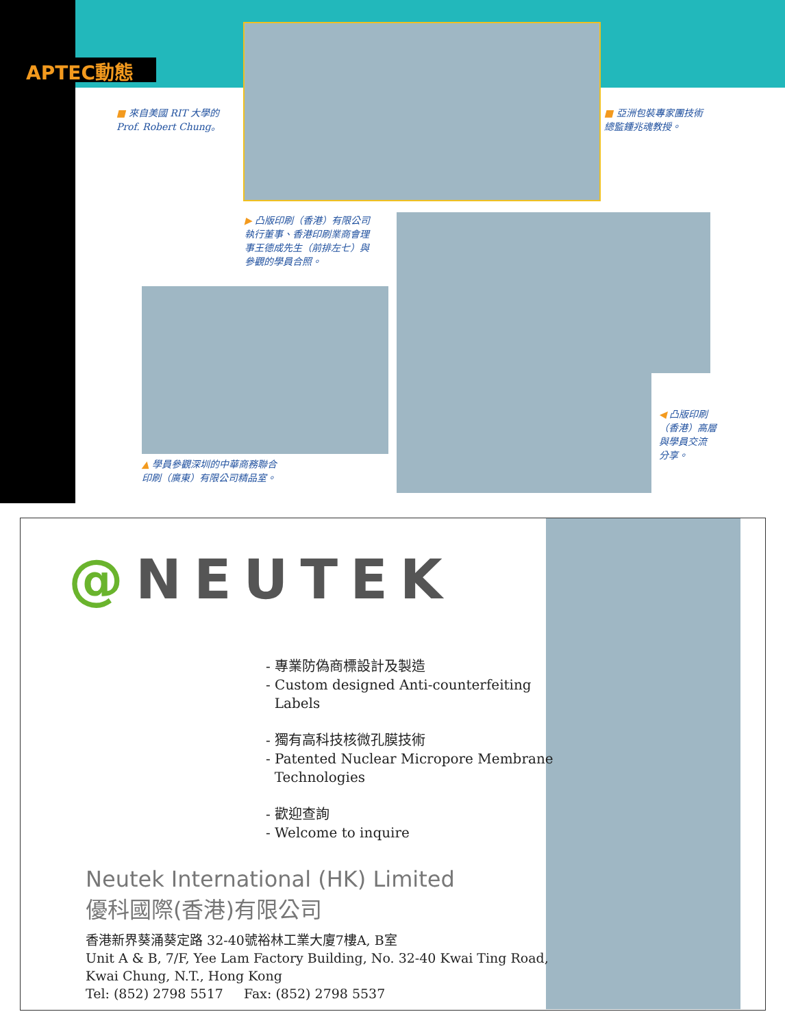APTEC動態
■ 來自美國 RIT 大學的
Prof. Robert Chung。
■ 亞洲包裝專家團技術
總監鍾兆魂教授。
▶ 凸版印刷（香港）有限公司
執行董事、香港印刷業商會理
事王德成先生（前排左七）與
參觀的學員合照。
▲ 學員參觀深圳的中華商務聯合
印刷（廣東）有限公司精品室。
◀ 凸版印刷
（香港）高層
與學員交流
分享。
@NEUTEK
- 專業防偽商標設計及製造
- Custom designed Anti-counterfeiting
Labels
- 獨有高科技核微孔膜技術
- Patented Nuclear Micropore Membrane
Technologies
- 歡迎查詢
- Welcome to inquire
Neutek International (HK) Limited
優科國際(香港)有限公司
香港新界葵涌葵定路 32-40號裕林工業大廈7樓A, B室
Unit A & B, 7/F, Yee Lam Factory Building, No. 32-40 Kwai Ting Road,
Kwai Chung, N.T., Hong Kong
Tel: (852) 2798 5517 Fax: (852) 2798 5537